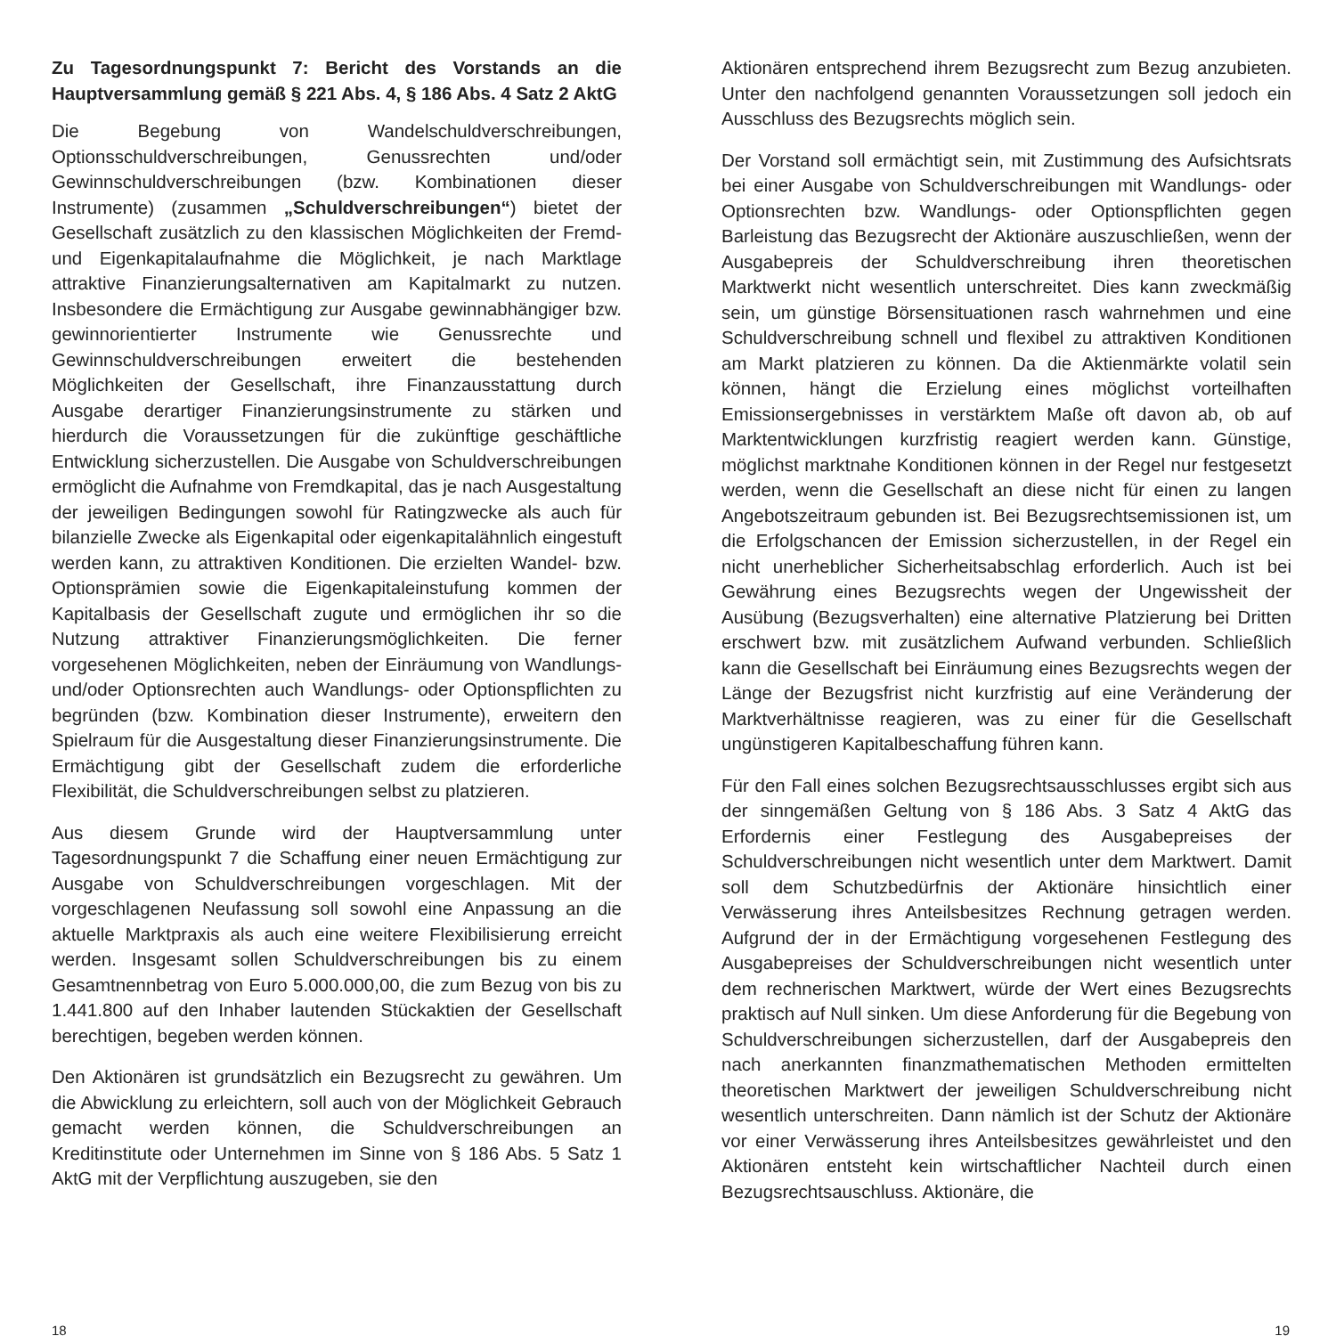Zu Tagesordnungspunkt 7: Bericht des Vorstands an die Hauptversammlung gemäß § 221 Abs. 4, § 186 Abs. 4 Satz 2 AktG
Die Begebung von Wandelschuldverschreibungen, Optionsschuldverschreibungen, Genussrechten und/oder Gewinnschuldverschreibungen (bzw. Kombinationen dieser Instrumente) (zusammen „Schuldverschreibungen“) bietet der Gesellschaft zusätzlich zu den klassischen Möglichkeiten der Fremd- und Eigenkapitalaufnahme die Möglichkeit, je nach Marktlage attraktive Finanzierungsalternativen am Kapitalmarkt zu nutzen. Insbesondere die Ermächtigung zur Ausgabe gewinnabhängiger bzw. gewinnorientierter Instrumente wie Genussrechte und Gewinnschuldverschreibungen erweitert die bestehenden Möglichkeiten der Gesellschaft, ihre Finanzausstattung durch Ausgabe derartiger Finanzierungsinstrumente zu stärken und hierdurch die Voraussetzungen für die zukünftige geschäftliche Entwicklung sicherzustellen. Die Ausgabe von Schuldverschreibungen ermöglicht die Aufnahme von Fremdkapital, das je nach Ausgestaltung der jeweiligen Bedingungen sowohl für Ratingzwecke als auch für bilanzielle Zwecke als Eigenkapital oder eigenkapitalähnlich eingestuft werden kann, zu attraktiven Konditionen. Die erzielten Wandel- bzw. Optionsprämien sowie die Eigenkapitaleinstufung kommen der Kapitalbasis der Gesellschaft zugute und ermöglichen ihr so die Nutzung attraktiver Finanzierungsmöglichkeiten. Die ferner vorgesehenen Möglichkeiten, neben der Einräumung von Wandlungs- und/oder Optionsrechten auch Wandlungs- oder Optionspflichten zu begründen (bzw. Kombination dieser Instrumente), erweitern den Spielraum für die Ausgestaltung dieser Finanzierungsinstrumente. Die Ermächtigung gibt der Gesellschaft zudem die erforderliche Flexibilität, die Schuldverschreibungen selbst zu platzieren.
Aus diesem Grunde wird der Hauptversammlung unter Tagesordnungspunkt 7 die Schaffung einer neuen Ermächtigung zur Ausgabe von Schuldverschreibungen vorgeschlagen. Mit der vorgeschlagenen Neufassung soll sowohl eine Anpassung an die aktuelle Marktpraxis als auch eine weitere Flexibilisierung erreicht werden. Insgesamt sollen Schuldverschreibungen bis zu einem Gesamtnennbetrag von Euro 5.000.000,00, die zum Bezug von bis zu 1.441.800 auf den Inhaber lautenden Stückaktien der Gesellschaft berechtigen, begeben werden können.
Den Aktionären ist grundsätzlich ein Bezugsrecht zu gewähren. Um die Abwicklung zu erleichtern, soll auch von der Möglichkeit Gebrauch gemacht werden können, die Schuldverschreibungen an Kreditinstitute oder Unternehmen im Sinne von § 186 Abs. 5 Satz 1 AktG mit der Verpflichtung auszugeben, sie den
Aktionären entsprechend ihrem Bezugsrecht zum Bezug anzubieten. Unter den nachfolgend genannten Voraussetzungen soll jedoch ein Ausschluss des Bezugsrechts möglich sein.
Der Vorstand soll ermächtigt sein, mit Zustimmung des Aufsichtsrats bei einer Ausgabe von Schuldverschreibungen mit Wandlungs- oder Optionsrechten bzw. Wandlungs- oder Optionspflichten gegen Barleistung das Bezugsrecht der Aktionäre auszuschließen, wenn der Ausgabepreis der Schuldverschreibung ihren theoretischen Marktwerkt nicht wesentlich unterschreitet. Dies kann zweckmäßig sein, um günstige Börsensituationen rasch wahrnehmen und eine Schuldverschreibung schnell und flexibel zu attraktiven Konditionen am Markt platzieren zu können. Da die Aktienmärkte volatil sein können, hängt die Erzielung eines möglichst vorteilhaften Emissionsergebnisses in verstärktem Maße oft davon ab, ob auf Marktentwicklungen kurzfristig reagiert werden kann. Günstige, möglichst marktnahe Konditionen können in der Regel nur festgesetzt werden, wenn die Gesellschaft an diese nicht für einen zu langen Angebotszeitraum gebunden ist. Bei Bezugsrechtsemissionen ist, um die Erfolgschancen der Emission sicherzustellen, in der Regel ein nicht unerheblicher Sicherheitsabschlag erforderlich. Auch ist bei Gewährung eines Bezugsrechts wegen der Ungewissheit der Ausübung (Bezugsverhalten) eine alternative Platzierung bei Dritten erschwert bzw. mit zusätzlichem Aufwand verbunden. Schließlich kann die Gesellschaft bei Einräumung eines Bezugsrechts wegen der Länge der Bezugsfrist nicht kurzfristig auf eine Veränderung der Marktverhältnisse reagieren, was zu einer für die Gesellschaft ungünstigeren Kapitalbeschaffung führen kann.
Für den Fall eines solchen Bezugsrechtsausschlusses ergibt sich aus der sinngemäßen Geltung von § 186 Abs. 3 Satz 4 AktG das Erfordernis einer Festlegung des Ausgabepreises der Schuldverschreibungen nicht wesentlich unter dem Marktwert. Damit soll dem Schutzbedürfnis der Aktionäre hinsichtlich einer Verwässerung ihres Anteilsbesitzes Rechnung getragen werden. Aufgrund der in der Ermächtigung vorgesehenen Festlegung des Ausgabepreises der Schuldverschreibungen nicht wesentlich unter dem rechnerischen Marktwert, würde der Wert eines Bezugsrechts praktisch auf Null sinken. Um diese Anforderung für die Begebung von Schuldverschreibungen sicherzustellen, darf der Ausgabepreis den nach anerkannten finanzmathematischen Methoden ermittelten theoretischen Marktwert der jeweiligen Schuldverschreibung nicht wesentlich unterschreiten. Dann nämlich ist der Schutz der Aktionäre vor einer Verwässerung ihres Anteilsbesitzes gewährleistet und den Aktionären entsteht kein wirtschaftlicher Nachteil durch einen Bezugsrechtsauschluss. Aktionäre, die
18 19